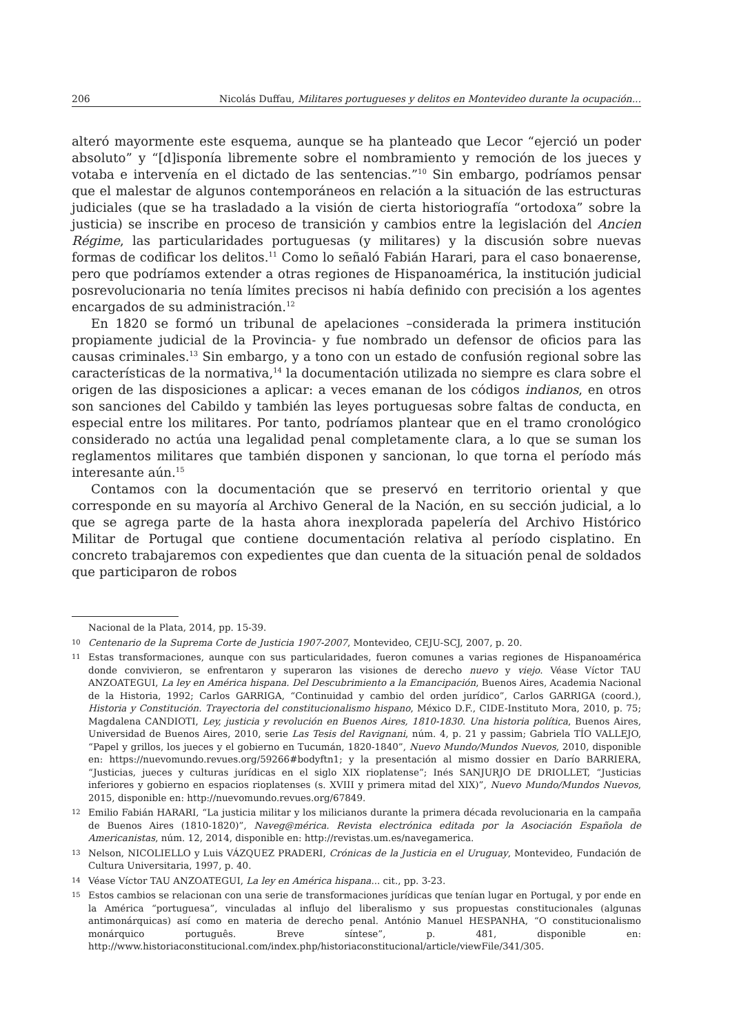206 Nicolás Duffau, Militares portugueses y delitos en Montevideo durante la ocupación...
alteró mayormente este esquema, aunque se ha planteado que Lecor “ejerció un poder absoluto” y “[d]isponía libremente sobre el nombramiento y remoción de los jueces y votaba e intervenía en el dictado de las sentencias.”<sup>10</sup> Sin embargo, podríamos pensar que el malestar de algunos contemporáneos en relación a la situación de las estructuras judiciales (que se ha trasladado a la visión de cierta historiografía “ortodoxa” sobre la justicia) se inscribe en proceso de transición y cambios entre la legislación del Ancien Régime, las particularidades portuguesas (y militares) y la discusión sobre nuevas formas de codificar los delitos.<sup>11</sup> Como lo señaló Fabián Harari, para el caso bonaerense, pero que podríamos extender a otras regiones de Hispanoamérica, la institución judicial posrevolucionaria no tenía límites precisos ni había definido con precisión a los agentes encargados de su administración.<sup>12</sup>
En 1820 se formó un tribunal de apelaciones –considerada la primera institución propiamente judicial de la Provincia- y fue nombrado un defensor de oficios para las causas criminales.<sup>13</sup> Sin embargo, y a tono con un estado de confusión regional sobre las características de la normativa,<sup>14</sup> la documentación utilizada no siempre es clara sobre el origen de las disposiciones a aplicar: a veces emanan de los códigos indianos, en otros son sanciones del Cabildo y también las leyes portuguesas sobre faltas de conducta, en especial entre los militares. Por tanto, podríamos plantear que en el tramo cronológico considerado no actúa una legalidad penal completamente clara, a lo que se suman los reglamentos militares que también disponen y sancionan, lo que torna el período más interesante aún.<sup>15</sup>
Contamos con la documentación que se preservó en territorio oriental y que corresponde en su mayoría al Archivo General de la Nación, en su sección judicial, a lo que se agrega parte de la hasta ahora inexplorada papelería del Archivo Histórico Militar de Portugal que contiene documentación relativa al período cisplatino. En concreto trabajaremos con expedientes que dan cuenta de la situación penal de soldados que participaron de robos
Nacional de la Plata, 2014, pp. 15-39.
10 Centenario de la Suprema Corte de Justicia 1907-2007, Montevideo, CEJU-SCJ, 2007, p. 20.
11 Estas transformaciones, aunque con sus particularidades, fueron comunes a varias regiones de Hispanoamérica donde convivieron, se enfrentaron y superaron las visiones de derecho nuevo y viejo. Véase Víctor TAU ANZOATEGUI, La ley en América hispana. Del Descubrimiento a la Emancipación, Buenos Aires, Academia Nacional de la Historia, 1992; Carlos GARRIGA, “Continuidad y cambio del orden jurídico”, Carlos GARRIGA (coord.), Historia y Constitución. Trayectoria del constitucionalismo hispano, México D.F., CIDE-Instituto Mora, 2010, p. 75; Magdalena CANDIOTI, Ley, justicia y revolución en Buenos Aires, 1810-1830. Una historia política, Buenos Aires, Universidad de Buenos Aires, 2010, serie Las Tesis del Ravignani, núm. 4, p. 21 y passim; Gabriela TÍO VALLEJO, “Papel y grillos, los jueces y el gobierno en Tucumán, 1820-1840”, Nuevo Mundo/Mundos Nuevos, 2010, disponible en: https://nuevomundo.revues.org/59266#bodyftn1; y la presentación al mismo dossier en Darío BARRIERA, “Justicias, jueces y culturas jurídicas en el siglo XIX rioplatense”; Inés SANJURJO DE DRIOLLET, “Justicias inferiores y gobierno en espacios rioplatenses (s. XVIII y primera mitad del XIX)”, Nuevo Mundo/Mundos Nuevos, 2015, disponible en: http://nuevomundo.revues.org/67849.
12 Emilio Fabián HARARI, “La justicia militar y los milicianos durante la primera década revolucionaria en la campaña de Buenos Aires (1810-1820)”, Naveg@mérica. Revista electrónica editada por la Asociación Española de Americanistas, núm. 12, 2014, disponible en: http://revistas.um.es/navegamerica.
13 Nelson, NICOLIELLO y Luis VÁZQUEZ PRADERI, Crónicas de la Justicia en el Uruguay, Montevideo, Fundación de Cultura Universitaria, 1997, p. 40.
14 Véase Víctor TAU ANZOATEGUI, La ley en América hispana... cit., pp. 3-23.
15 Estos cambios se relacionan con una serie de transformaciones jurídicas que tenían lugar en Portugal, y por ende en la América “portuguesa”, vinculadas al influjo del liberalismo y sus propuestas constitucionales (algunas antimonárquicas) así como en materia de derecho penal. António Manuel HESPANHA, “O constitucionalismo monárquico português. Breve síntese”, p. 481, disponible en: http://www.historiaconstitucional.com/index.php/historiaconstitucional/article/viewFile/341/305.